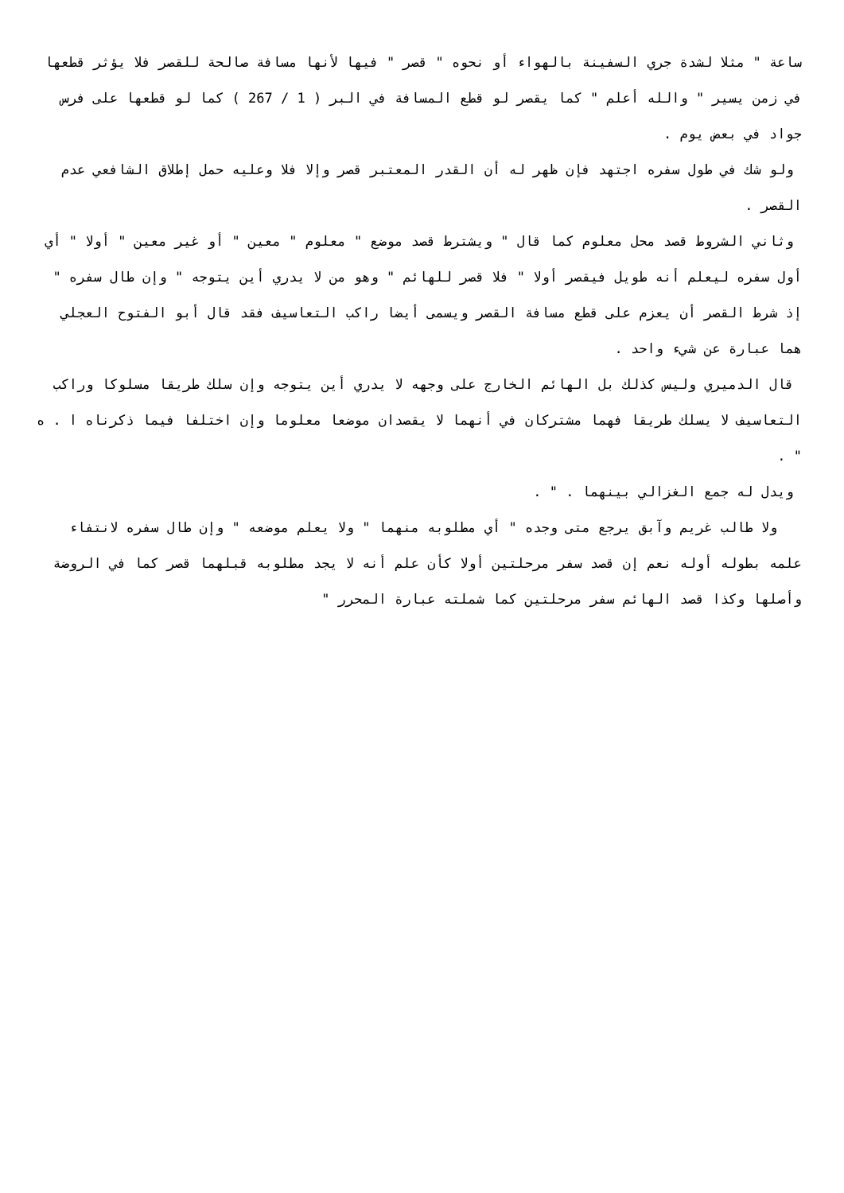ساعة " مثلا لشدة جري السفينة بالهواء أو نحوه " قصر " فيها لأنها مسافة صالحة للقصر فلا يؤثر قطعها في زمن يسير " والله أعلم " كما يقصر لو قطع المسافة في البر ( 1 / 267 ) كما لو قطعها على فرس جواد في بعض يوم .
ولو شك في طول سفره اجتهد فإن ظهر له أن القدر المعتبر قصر وإلا فلا وعليه حمل إطلاق الشافعي عدم القصر .
وثاني الشروط قصد محل معلوم كما قال " ويشترط قصد موضع " معلوم " معين " أو غير معين " أولا " أي أول سفره ليعلم أنه طويل فيقصر أولا " فلا قصر للهائم " وهو من لا يدري أين يتوجه " وإن طال سفره " إذ شرط القصر أن يعزم على قطع مسافة القصر ويسمى أيضا راكب التعاسيف فقد قال أبو الفتوح العجلي هما عبارة عن شيء واحد .
قال الدميري وليس كذلك بل الهائم الخارج على وجهه لا يدري أين يتوجه وإن سلك طريقا مسلوكا وراكب التعاسيف لا يسلك طريقا فهما مشتركان في أنهما لا يقصدان موضعا معلوما وإن اختلفا فيما ذكرناه ا . ه " .
ويدل له جمع الغزالي بينهما . " .
ولا طالب غريم وآبق يرجع متى وجده " أي مطلوبه منهما " ولا يعلم موضعه " وإن طال سفره لانتفاء علمه بطوله أوله نعم إن قصد سفر مرحلتين أولا كأن علم أنه لا يجد مطلوبه قبلهما قصر كما في الروضة وأصلها وكذا قصد الهائم سفر مرحلتين كما شملته عبارة المحرر "